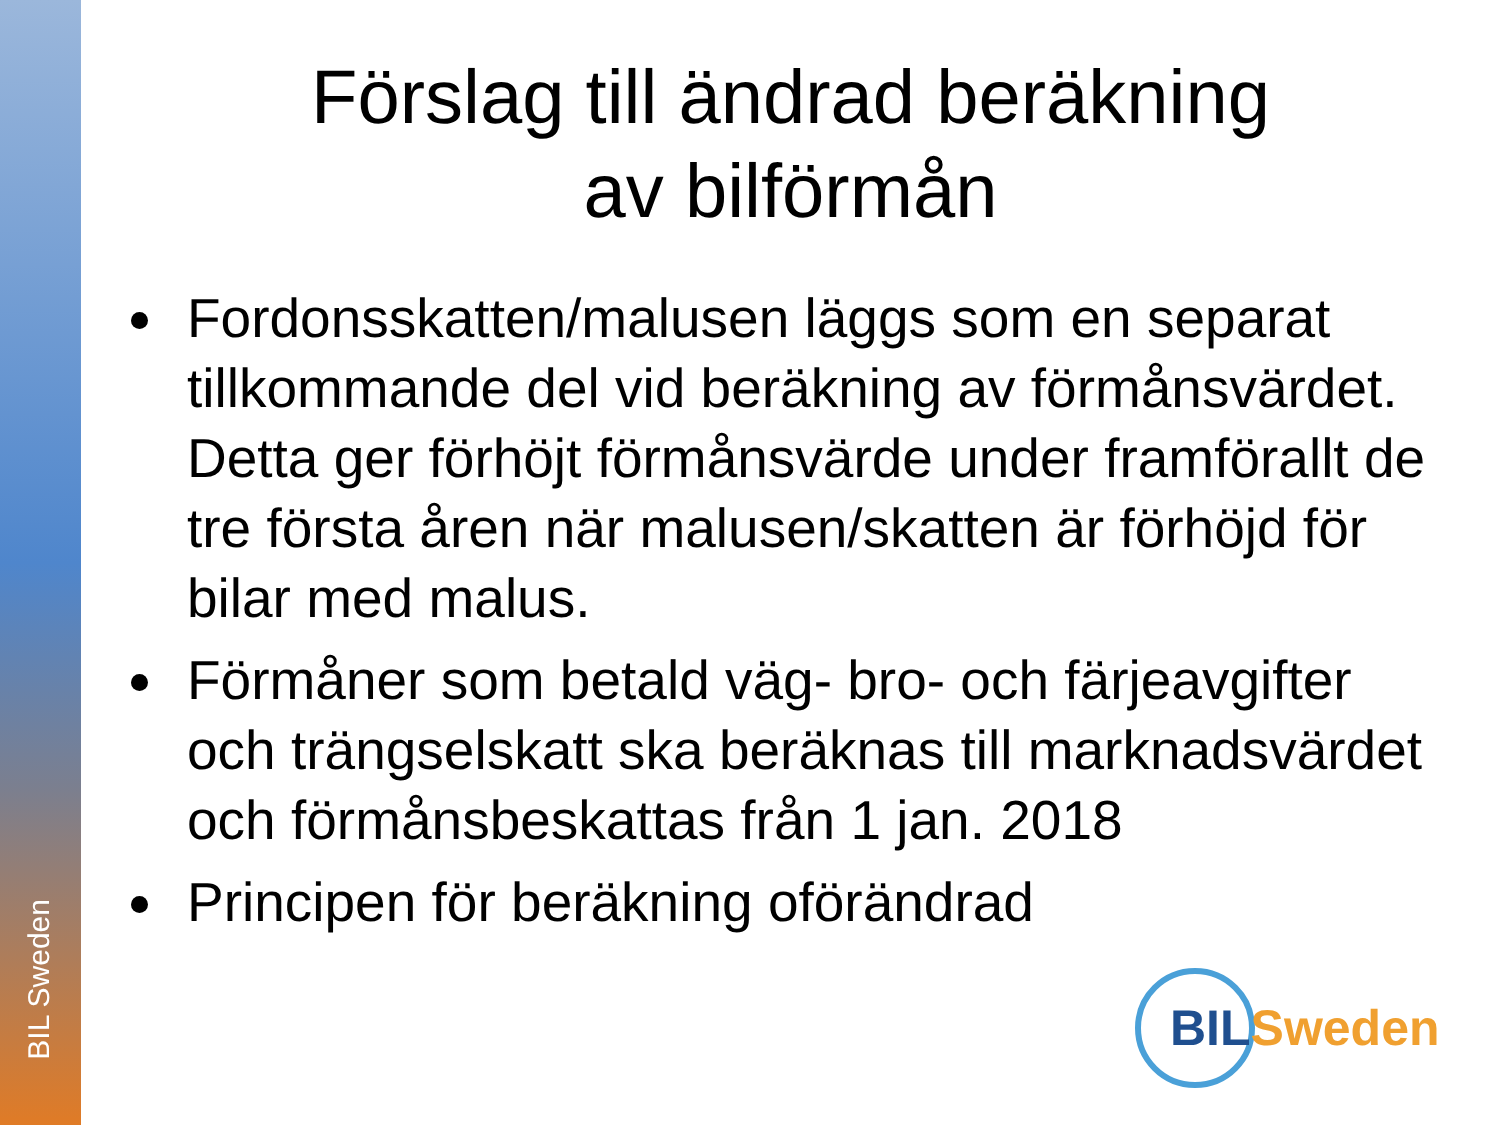BIL Sweden
Förslag till ändrad beräkning
av bilförmån
Fordonsskatten/malusen läggs som en separat tillkommande del vid beräkning av förmånsvärdet. Detta ger förhöjt förmånsvärde under framförallt de tre första åren när malusen/skatten är förhöjd för bilar med malus.
Förmåner som betald väg- bro- och färjeavgifter och trängselskatt ska beräknas till marknadsvärdet och förmånsbeskattas från 1 jan. 2018
Principen för beräkning oförändrad
BIL Sweden